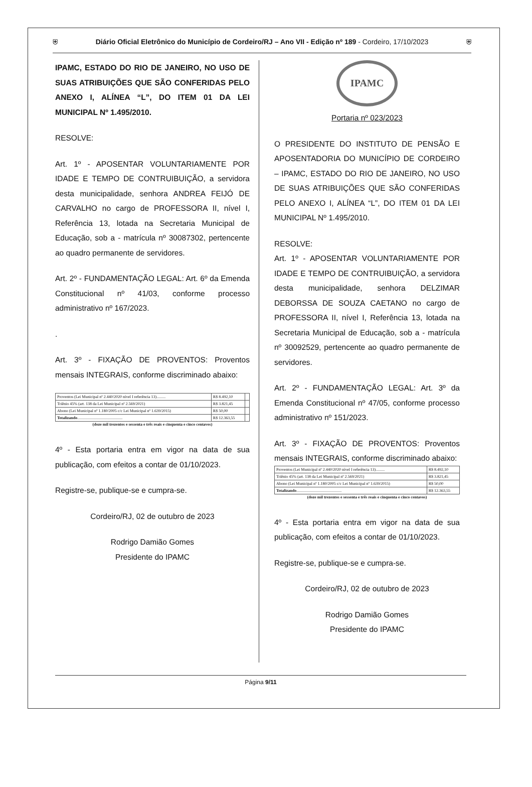⛨ Diário Oficial Eletrônico do Município de Cordeiro/RJ – Ano VII - Edição nº 189 - Cordeiro, 17/10/2023 ⛨
IPAMC, ESTADO DO RIO DE JANEIRO, NO USO DE SUAS ATRIBUIÇÕES QUE SÃO CONFERIDAS PELO ANEXO I, ALÍNEA “L”, DO ITEM 01 DA LEI MUNICIPAL Nº 1.495/2010.
RESOLVE:
Art. 1º - APOSENTAR VOLUNTARIAMENTE POR IDADE E TEMPO DE CONTRUIBUIÇÃO, a servidora desta municipalidade, senhora ANDREA FEIJÓ DE CARVALHO no cargo de PROFESSORA II, nível I, Referência 13, lotada na Secretaria Municipal de Educação, sob a - matrícula nº 30087302, pertencente ao quadro permanente de servidores.
Art. 2º - FUNDAMENTAÇÃO LEGAL: Art. 6º da Emenda Constitucional nº 41/03, conforme processo administrativo nº 167/2023.
.
Art. 3º - FIXAÇÃO DE PROVENTOS: Proventos mensais INTEGRAIS, conforme discriminado abaixo:
| Proventos (Lei Municipal nº 2.440/2020 nível I referência 13)......... | R$ 8.492,10 | |
| Triênio 45% (art. 138 da Lei Municipal nº 2.569/2021) | R$ 3.821,45 | |
| Abono (Lei Municipal nº 1.180/2005 c/c Lei Municipal nº 1.639/2015) | R$ 50,00 | |
| Totalizando ............................................. | R$ 12.363,55 | |
(doze mil trezentos e sessenta e três reais e cinquenta e cinco centavos)
4º - Esta portaria entra em vigor na data de sua publicação, com efeitos a contar de 01/10/2023.
Registre-se, publique-se e cumpra-se.
Cordeiro/RJ, 02 de outubro de 2023
Rodrigo Damião Gomes
Presidente do IPAMC
IPAMC
Portaria nº 023/2023
O PRESIDENTE DO INSTITUTO DE PENSÃO E APOSENTADORIA DO MUNICÍPIO DE CORDEIRO – IPAMC, ESTADO DO RIO DE JANEIRO, NO USO DE SUAS ATRIBUIÇÕES QUE SÃO CONFERIDAS PELO ANEXO I, ALÍNEA “L”, DO ITEM 01 DA LEI MUNICIPAL Nº 1.495/2010.
RESOLVE:
Art. 1º - APOSENTAR VOLUNTARIAMENTE POR IDADE E TEMPO DE CONTRUIBUIÇÃO, a servidora desta municipalidade, senhora DELZIMAR DEBORSSA DE SOUZA CAETANO no cargo de PROFESSORA II, nível I, Referência 13, lotada na Secretaria Municipal de Educação, sob a - matrícula nº 30092529, pertencente ao quadro permanente de servidores.
Art. 2º - FUNDAMENTAÇÃO LEGAL: Art. 3º da Emenda Constitucional nº 47/05, conforme processo administrativo nº 151/2023.
Art. 3º - FIXAÇÃO DE PROVENTOS: Proventos mensais INTEGRAIS, conforme discriminado abaixo:
| Proventos (Lei Municipal nº 2.440/2020 nível I referência 13)......... | R$ 8.492,10 |
| Triênio 45% (art. 138 da Lei Municipal nº 2.569/2021) | R$ 3.821,45 |
| Abono (Lei Municipal nº 1.180/2005 c/c Lei Municipal nº 1.639/2015) | R$ 50,00 |
| Totalizando ............................................. | R$ 12.363,55 |
(doze mil trezentos e sessenta e três reais e cinquenta e cinco centavos)
4º - Esta portaria entra em vigor na data de sua publicação, com efeitos a contar de 01/10/2023.
Registre-se, publique-se e cumpra-se.
Cordeiro/RJ, 02 de outubro de 2023
Rodrigo Damião Gomes
Presidente do IPAMC
Página 9/11